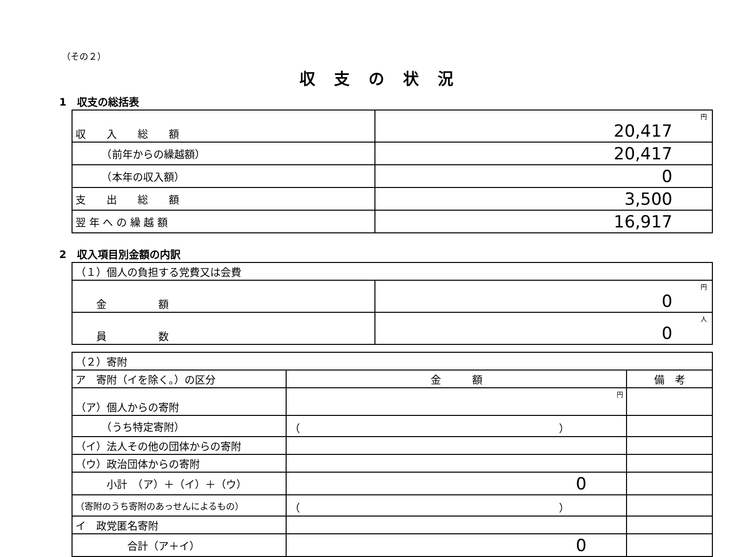（その２）
収支の状況
1　収支の総括表
| 収 入 総 額 | 円 20,417 |
| （前年からの繰越額） | 20,417 |
| （本年の収入額） | 0 |
| 支 出 総 額 | 3,500 |
| 翌 年 へ の 繰 越 額 | 16,917 |
2　収入項目別金額の内訳
| （１）個人の負担する党費又は会費 | |
| 金 額 | 円 0 |
| 員 数 | 人 0 |
| （２）寄附 | | |
| ア 寄附（イを除く。）の区分 | 金 額 | 備 考 |
| （ア）個人からの寄附 | 円 | |
| （うち特定寄附） | （ ） | |
| （イ）法人その他の団体からの寄附 | | |
| （ウ）政治団体からの寄附 | | |
| 小計 （ア）＋（イ）＋（ウ） | 0 | |
| （寄附のうち寄附のあっせんによるもの） | （ ） | |
| イ 政党匿名寄附 | | |
| 合計（ア＋イ） | 0 | |